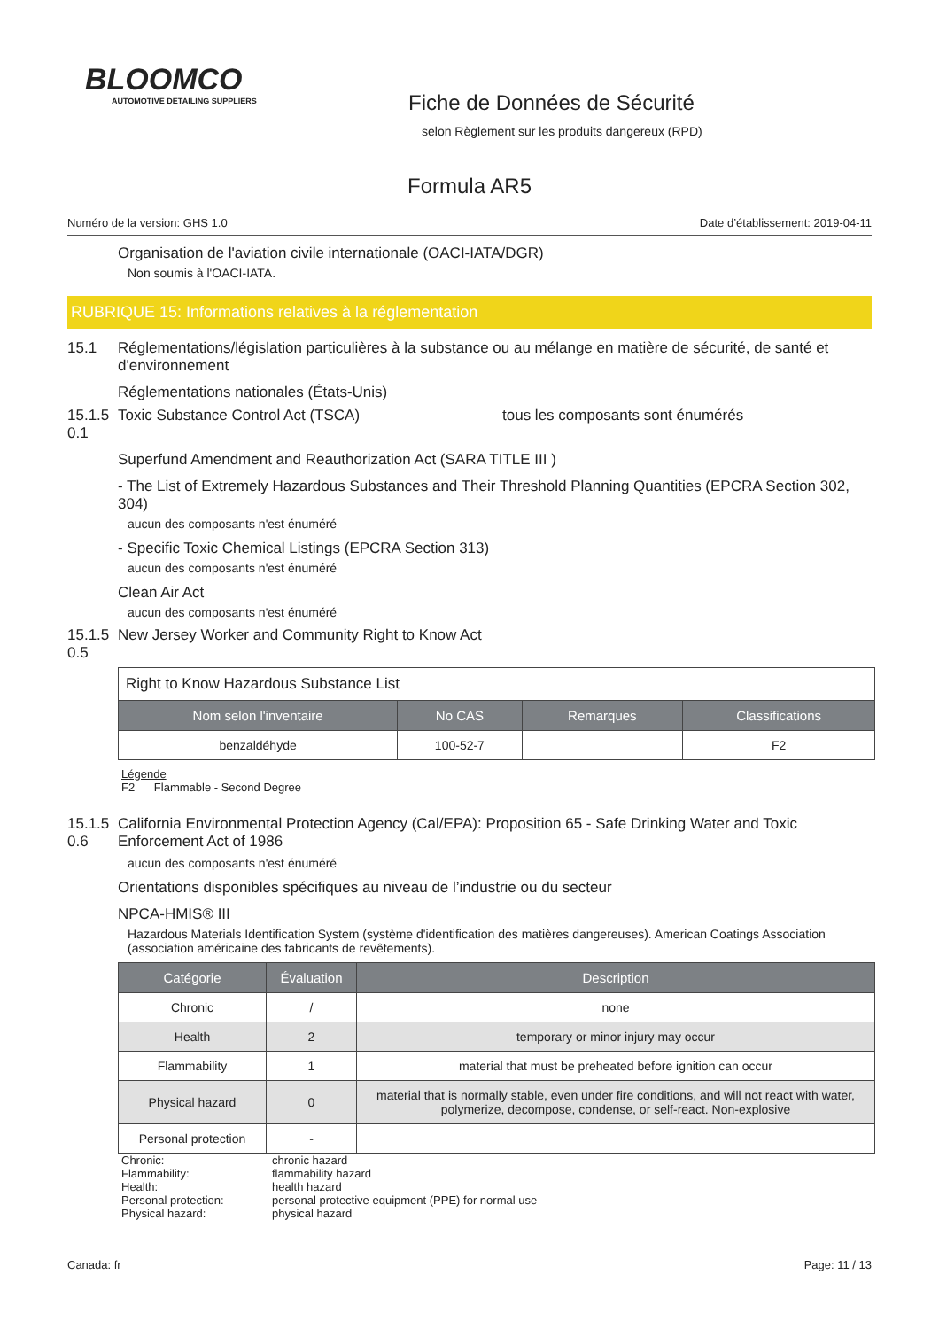BLOOMCO
AUTOMOTIVE DETAILING SUPPLIERS
Fiche de Données de Sécurité
selon Règlement sur les produits dangereux (RPD)
Formula AR5
Numéro de la version: GHS 1.0 Date d’établissement: 2019-04-11
Organisation de l'aviation civile internationale (OACI-IATA/DGR)
Non soumis à l'OACI-IATA.
RUBRIQUE 15: Informations relatives à la réglementation
15.1 Réglementations/législation particulières à la substance ou au mélange en matière de sécurité, de santé et d'environnement
Réglementations nationales (États-Unis)
15.1.5 0.1 Toxic Substance Control Act (TSCA) tous les composants sont énumérés
Superfund Amendment and Reauthorization Act (SARA TITLE III )
- The List of Extremely Hazardous Substances and Their Threshold Planning Quantities (EPCRA Section 302, 304)
aucun des composants n'est énuméré
- Specific Toxic Chemical Listings (EPCRA Section 313)
aucun des composants n'est énuméré
Clean Air Act
aucun des composants n'est énuméré
15.1.5 0.5 New Jersey Worker and Community Right to Know Act
| Right to Know Hazardous Substance List | | | |
| Nom selon l'inventaire | No CAS | Remarques | Classifications |
| benzaldéhyde | 100-52-7 | | F2 |
Légende
F2 Flammable - Second Degree
15.1.5 0.6 California Environmental Protection Agency (Cal/EPA): Proposition 65 - Safe Drinking Water and Toxic Enforcement Act of 1986
aucun des composants n'est énuméré
Orientations disponibles spécifiques au niveau de l’industrie ou du secteur
NPCA-HMIS® III
Hazardous Materials Identification System (système d'identification des matières dangereuses). American Coatings Association (association américaine des fabricants de revêtements).
| Catégorie | Évaluation | Description |
| --- | --- | --- |
| Chronic | / | none |
| Health | 2 | temporary or minor injury may occur |
| Flammability | 1 | material that must be preheated before ignition can occur |
| Physical hazard | 0 | material that is normally stable, even under fire conditions, and will not react with water, polymerize, decompose, condense, or self-react. Non-explosive |
| Personal protection | - | |
Chronic: chronic hazard Flammability: flammability hazard Health: health hazard Personal protection: personal protective equipment (PPE) for normal use Physical hazard: physical hazard
Canada: fr Page: 11 / 13